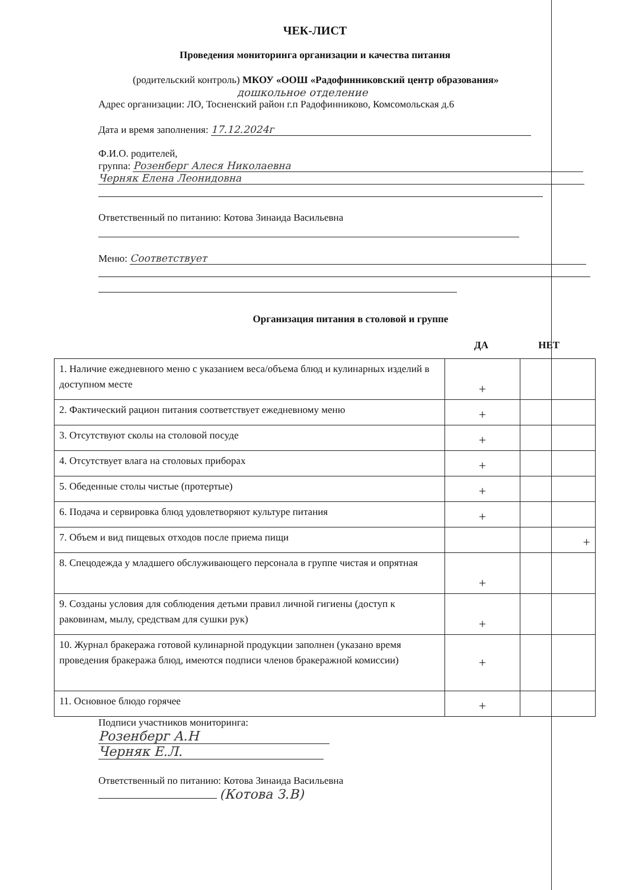ЧЕК-ЛИСТ
Проведения мониторинга организации и качества питания
(родительский контроль) МКОУ «ООШ «Радофинниковский центр образования»
дошкольное отделение
Адрес организации: ЛО, Тосненский район г.п Радофинниково, Комсомольская д.6
Дата и время заполнения: 17.12.2024г
Ф.И.О. родителей,
группа: Розенберг Алеся Николаевна
Черняк Елена Леонидовна
Ответственный по питанию: Котова Зинаида Васильевна
Меню: Соответствует
Организация питания в столовой и группе
ДА НЕТ
| 1. Наличие ежедневного меню с указанием веса/объема блюд и кулинарных изделий в доступном месте | + | |
| 2. Фактический рацион питания соответствует ежедневному меню | + | |
| 3. Отсутствуют сколы на столовой посуде | + | |
| 4. Отсутствует влага на столовых приборах | + | |
| 5. Обеденные столы чистые (протертые) | + | |
| 6. Подача и сервировка блюд удовлетворяют культуре питания | + | |
| 7. Объем и вид пищевых отходов после приема пищи | | + |
| 8. Спецодежда у младшего обслуживающего персонала в группе чистая и опрятная | + | |
| 9. Созданы условия для соблюдения детьми правил личной гигиены (доступ к раковинам, мылу, средствам для сушки рук) | + | |
| 10. Журнал бракеража готовой кулинарной продукции заполнен (указано время проведения бракеража блюд, имеются подписи членов бракеражной комиссии) | + | |
| 11. Основное блюдо горячее | + | |
Подписи участников мониторинга:
Розенберг А.Н
Черняк Е.Л.
Ответственный по питанию: Котова Зинаида Васильевна
(Котова З.В)